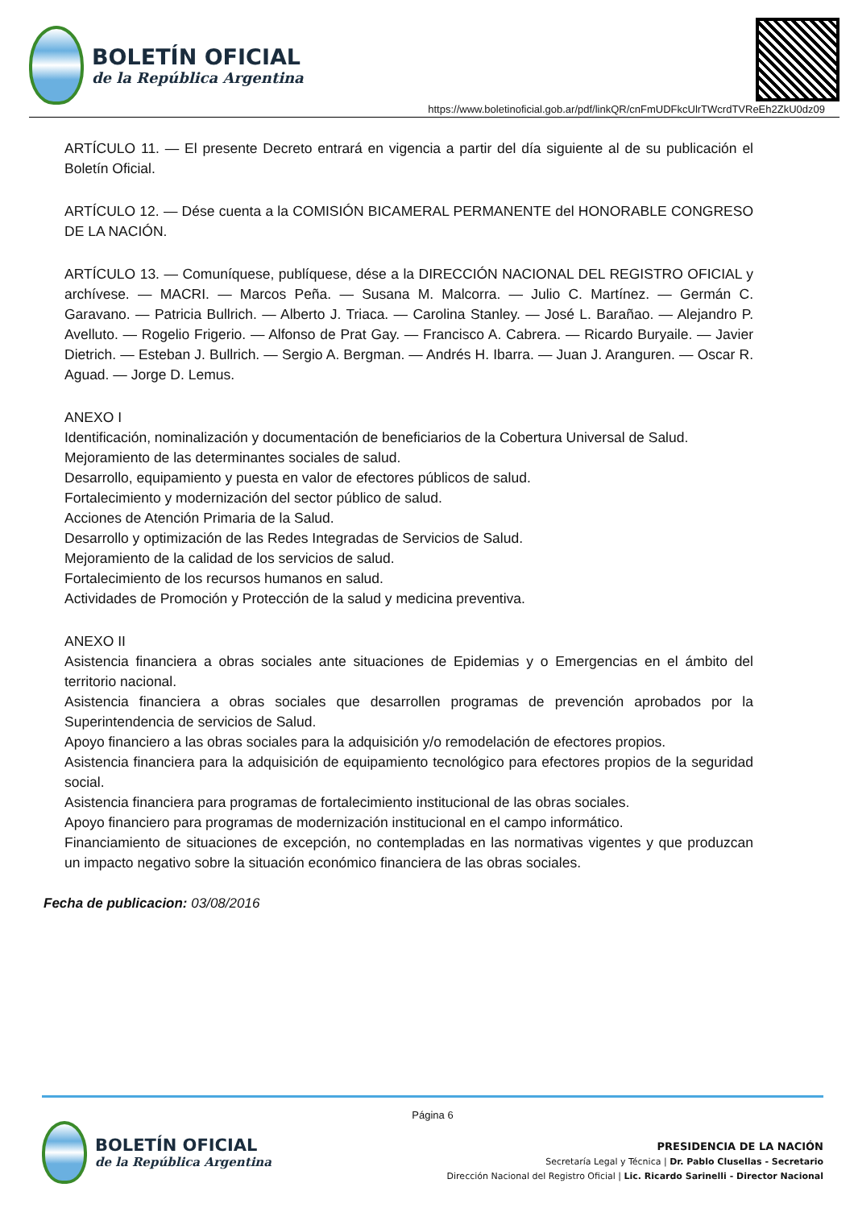BOLETÍN OFICIAL
de la República Argentina
https://www.boletinoficial.gob.ar/pdf/linkQR/cnFmUDFkcUlrTWcrdTVReEh2ZkU0dz09
ARTÍCULO 11. — El presente Decreto entrará en vigencia a partir del día siguiente al de su publicación el Boletín Oficial.
ARTÍCULO 12. — Dése cuenta a la COMISIÓN BICAMERAL PERMANENTE del HONORABLE CONGRESO DE LA NACIÓN.
ARTÍCULO 13. — Comuníquese, publíquese, dése a la DIRECCIÓN NACIONAL DEL REGISTRO OFICIAL y archívese. — MACRI. — Marcos Peña. — Susana M. Malcorra. — Julio C. Martínez. — Germán C. Garavano. — Patricia Bullrich. — Alberto J. Triaca. — Carolina Stanley. — José L. Barañao. — Alejandro P. Avelluto. — Rogelio Frigerio. — Alfonso de Prat Gay. — Francisco A. Cabrera. — Ricardo Buryaile. — Javier Dietrich. — Esteban J. Bullrich. — Sergio A. Bergman. — Andrés H. Ibarra. — Juan J. Aranguren. — Oscar R. Aguad. — Jorge D. Lemus.
ANEXO I
Identificación, nominalización y documentación de beneficiarios de la Cobertura Universal de Salud.
Mejoramiento de las determinantes sociales de salud.
Desarrollo, equipamiento y puesta en valor de efectores públicos de salud.
Fortalecimiento y modernización del sector público de salud.
Acciones de Atención Primaria de la Salud.
Desarrollo y optimización de las Redes Integradas de Servicios de Salud.
Mejoramiento de la calidad de los servicios de salud.
Fortalecimiento de los recursos humanos en salud.
Actividades de Promoción y Protección de la salud y medicina preventiva.
ANEXO II
Asistencia financiera a obras sociales ante situaciones de Epidemias y o Emergencias en el ámbito del territorio nacional.
Asistencia financiera a obras sociales que desarrollen programas de prevención aprobados por la Superintendencia de servicios de Salud.
Apoyo financiero a las obras sociales para la adquisición y/o remodelación de efectores propios.
Asistencia financiera para la adquisición de equipamiento tecnológico para efectores propios de la seguridad social.
Asistencia financiera para programas de fortalecimiento institucional de las obras sociales.
Apoyo financiero para programas de modernización institucional en el campo informático.
Financiamiento de situaciones de excepción, no contempladas en las normativas vigentes y que produzcan un impacto negativo sobre la situación económico financiera de las obras sociales.
Fecha de publicacion: 03/08/2016
Página 6
BOLETÍN OFICIAL
de la República Argentina
PRESIDENCIA DE LA NACIÓN
Secretaría Legal y Técnica | Dr. Pablo Clusellas - Secretario
Dirección Nacional del Registro Oficial | Lic. Ricardo Sarinelli - Director Nacional